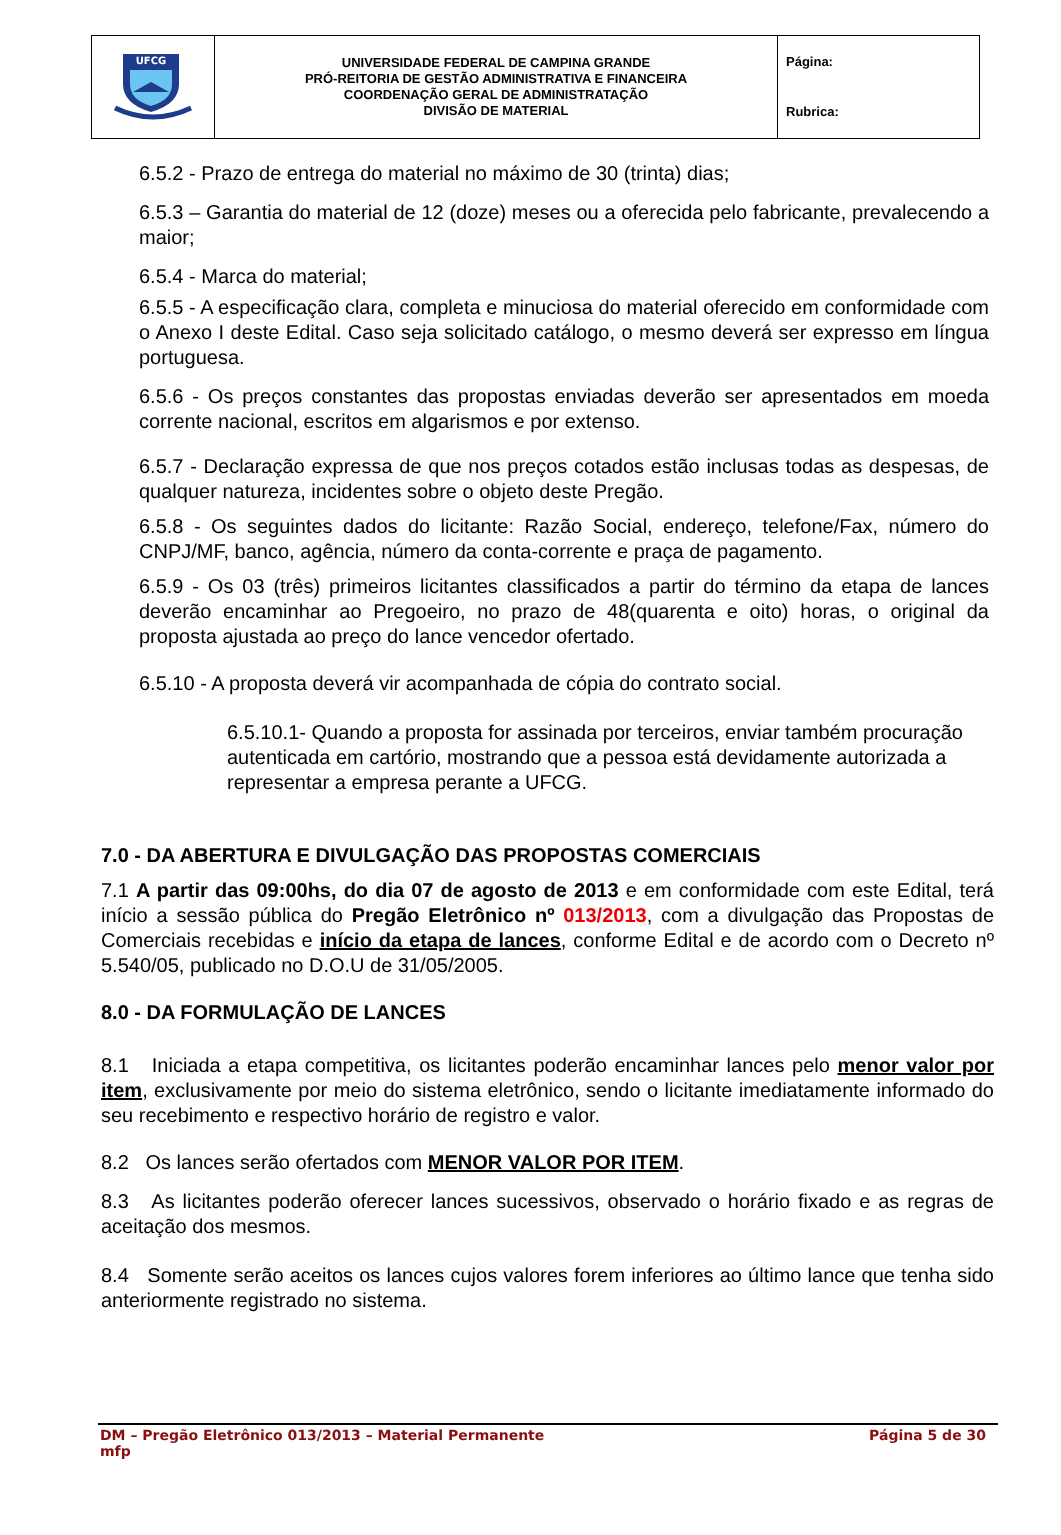| UFCG | UNIVERSIDADE FEDERAL DE CAMPINA GRANDE PRÓ-REITORIA DE GESTÃO ADMINISTRATIVA E FINANCEIRA COORDENAÇÃO GERAL DE ADMINISTRATAÇÃO DIVISÃO DE MATERIAL | Página: Rubrica: |
6.5.2 - Prazo de entrega do material no máximo de 30 (trinta) dias;
6.5.3 – Garantia do material de 12 (doze) meses ou a oferecida pelo fabricante, prevalecendo a maior;
6.5.4 - Marca do material;
6.5.5 - A especificação clara, completa e minuciosa do material oferecido em conformidade com o Anexo I deste Edital. Caso seja solicitado catálogo, o mesmo deverá ser expresso em língua portuguesa.
6.5.6 - Os preços constantes das propostas enviadas deverão ser apresentados em moeda corrente nacional, escritos em algarismos e por extenso.
6.5.7 - Declaração expressa de que nos preços cotados estão inclusas todas as despesas, de qualquer natureza, incidentes sobre o objeto deste Pregão.
6.5.8 - Os seguintes dados do licitante: Razão Social, endereço, telefone/Fax, número do CNPJ/MF, banco, agência, número da conta-corrente e praça de pagamento.
6.5.9 - Os 03 (três) primeiros licitantes classificados a partir do término da etapa de lances deverão encaminhar ao Pregoeiro, no prazo de 48(quarenta e oito) horas, o original da proposta ajustada ao preço do lance vencedor ofertado.
6.5.10 - A proposta deverá vir acompanhada de cópia do contrato social.
6.5.10.1- Quando a proposta for assinada por terceiros, enviar também procuração autenticada em cartório, mostrando que a pessoa está devidamente autorizada a representar a empresa perante a UFCG.
7.0 - DA ABERTURA E DIVULGAÇÃO DAS PROPOSTAS COMERCIAIS
7.1 A partir das 09:00hs, do dia 07 de agosto de 2013 e em conformidade com este Edital, terá início a sessão pública do Pregão Eletrônico nº 013/2013, com a divulgação das Propostas de Comerciais recebidas e início da etapa de lances, conforme Edital e de acordo com o Decreto nº 5.540/05, publicado no D.O.U de 31/05/2005.
8.0 - DA FORMULAÇÃO DE LANCES
8.1 Iniciada a etapa competitiva, os licitantes poderão encaminhar lances pelo menor valor por item, exclusivamente por meio do sistema eletrônico, sendo o licitante imediatamente informado do seu recebimento e respectivo horário de registro e valor.
8.2 Os lances serão ofertados com MENOR VALOR POR ITEM.
8.3 As licitantes poderão oferecer lances sucessivos, observado o horário fixado e as regras de aceitação dos mesmos.
8.4 Somente serão aceitos os lances cujos valores forem inferiores ao último lance que tenha sido anteriormente registrado no sistema.
DM – Pregão Eletrônico 013/2013 – Material Permanente
mfp Página 5 de 30